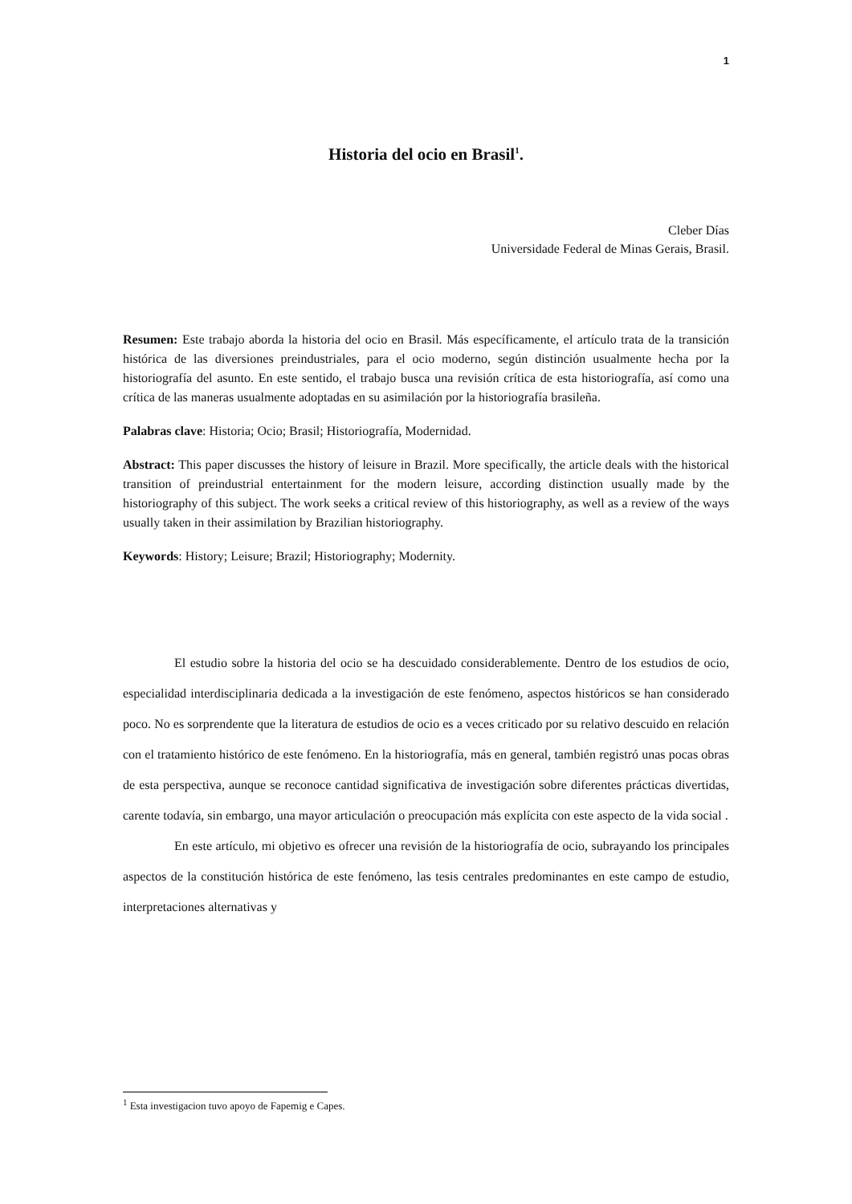1
Historia del ocio en Brasil<sup>1</sup>.
Cleber Días
Universidade Federal de Minas Gerais, Brasil.
Resumen: Este trabajo aborda la historia del ocio en Brasil. Más específicamente, el artículo trata de la transición histórica de las diversiones preindustriales, para el ocio moderno, según distinción usualmente hecha por la historiografía del asunto. En este sentido, el trabajo busca una revisión crítica de esta historiografía, así como una crítica de las maneras usualmente adoptadas en su asimilación por la historiografía brasileña.
Palabras clave: Historia; Ocio; Brasil; Historiografía, Modernidad.
Abstract: This paper discusses the history of leisure in Brazil. More specifically, the article deals with the historical transition of preindustrial entertainment for the modern leisure, according distinction usually made by the historiography of this subject. The work seeks a critical review of this historiography, as well as a review of the ways usually taken in their assimilation by Brazilian historiography.
Keywords: History; Leisure; Brazil; Historiography; Modernity.
El estudio sobre la historia del ocio se ha descuidado considerablemente. Dentro de los estudios de ocio, especialidad interdisciplinaria dedicada a la investigación de este fenómeno, aspectos históricos se han considerado poco. No es sorprendente que la literatura de estudios de ocio es a veces criticado por su relativo descuido en relación con el tratamiento histórico de este fenómeno. En la historiografía, más en general, también registró unas pocas obras de esta perspectiva, aunque se reconoce cantidad significativa de investigación sobre diferentes prácticas divertidas, carente todavía, sin embargo, una mayor articulación o preocupación más explícita con este aspecto de la vida social .
En este artículo, mi objetivo es ofrecer una revisión de la historiografía de ocio, subrayando los principales aspectos de la constitución histórica de este fenómeno, las tesis centrales predominantes en este campo de estudio, interpretaciones alternativas y
<sup>1</sup> Esta investigacion tuvo apoyo de Fapemig e Capes.